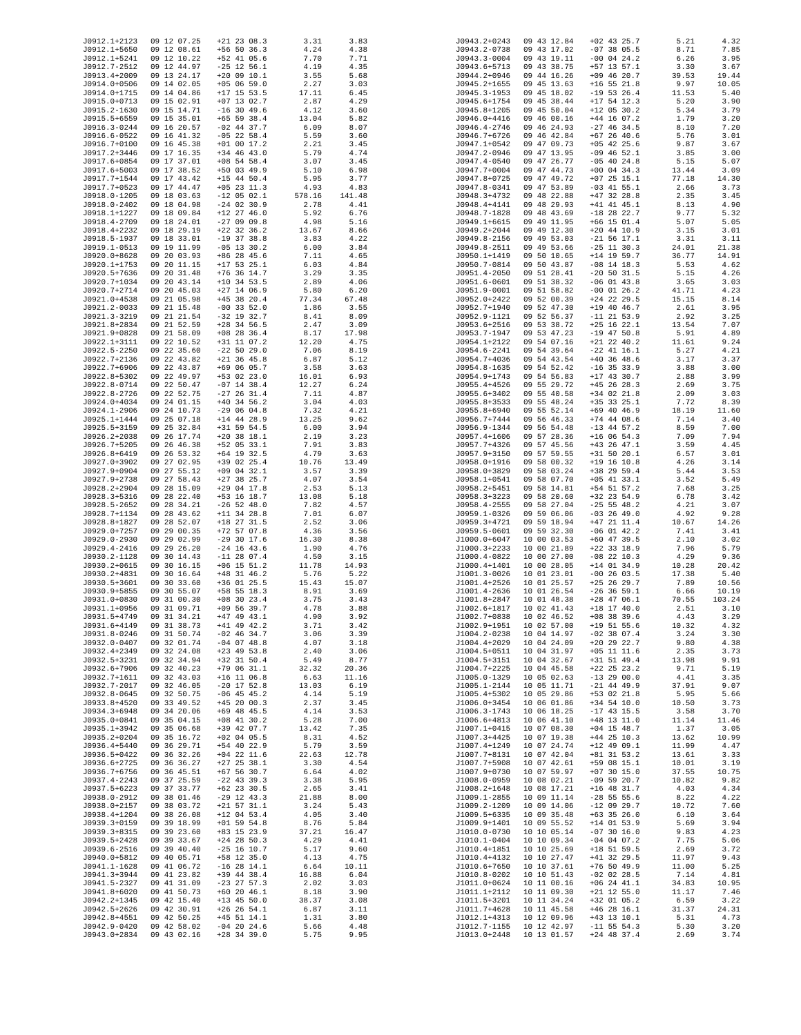| J0912.1+2123 | 09 12 07.25 | +21 23 08.3 | 3.31 | 3.83 |
| J0912.1+5650 | 09 12 08.61 | +56 50 36.3 | 4.24 | 4.38 |
| J0912.1+5241 | 09 12 10.22 | +52 41 05.6 | 7.70 | 7.71 |
| J0912.7-2512 | 09 12 44.97 | -25 12 56.1 | 4.19 | 4.35 |
| J0913.4+2009 | 09 13 24.17 | +20 09 10.1 | 3.55 | 5.68 |
| J0914.0+0506 | 09 14 02.05 | +05 06 59.0 | 2.27 | 3.03 |
| J0914.0+1715 | 09 14 04.86 | +17 15 53.5 | 17.11 | 6.45 |
| J0915.0+0713 | 09 15 02.91 | +07 13 02.7 | 2.87 | 4.29 |
| J0915.2-1630 | 09 15 14.71 | -16 30 49.6 | 4.12 | 3.60 |
| J0915.5+6559 | 09 15 35.01 | +65 59 38.4 | 13.04 | 5.82 |
| J0916.3-0244 | 09 16 20.57 | -02 44 37.7 | 6.09 | 8.07 |
| J0916.6-0522 | 09 16 41.32 | -05 22 58.4 | 5.59 | 3.60 |
| J0916.7+0100 | 09 16 45.38 | +01 00 17.2 | 2.21 | 3.45 |
| J0917.2+3446 | 09 17 16.35 | +34 46 43.0 | 5.79 | 4.74 |
| J0917.6+0854 | 09 17 37.01 | +08 54 58.4 | 3.07 | 3.45 |
| J0917.6+5003 | 09 17 38.52 | +50 03 49.9 | 5.10 | 6.98 |
| J0917.7+1544 | 09 17 43.42 | +15 44 50.4 | 5.95 | 3.77 |
| J0917.7+0523 | 09 17 44.47 | +05 23 11.3 | 4.93 | 4.83 |
| J0918.0-1205 | 09 18 03.63 | -12 05 02.1 | 578.16 | 141.48 |
| J0918.0-2402 | 09 18 04.98 | -24 02 30.9 | 2.78 | 4.41 |
| J0918.1+1227 | 09 18 09.84 | +12 27 46.0 | 5.92 | 6.76 |
| J0918.4-2709 | 09 18 24.01 | -27 09 09.8 | 4.98 | 5.16 |
| J0918.4+2232 | 09 18 29.19 | +22 32 36.2 | 13.67 | 8.66 |
| J0918.5-1937 | 09 18 33.01 | -19 37 38.8 | 3.83 | 4.22 |
| J0919.1-0513 | 09 19 11.99 | -05 13 30.2 | 6.00 | 3.84 |
| J0920.0+8628 | 09 20 03.93 | +86 28 45.6 | 7.11 | 4.65 |
| J0920.1+1753 | 09 20 11.15 | +17 53 25.1 | 6.03 | 4.84 |
| J0920.5+7636 | 09 20 31.48 | +76 36 14.7 | 3.29 | 3.35 |
| J0920.7+1034 | 09 20 43.14 | +10 34 53.5 | 2.89 | 4.06 |
| J0920.7+2714 | 09 20 45.03 | +27 14 06.9 | 5.80 | 6.20 |
| J0921.0+4538 | 09 21 05.98 | +45 38 20.4 | 77.34 | 67.48 |
| J0921.2-0033 | 09 21 15.48 | -00 33 52.0 | 1.86 | 3.55 |
| J0921.3-3219 | 09 21 21.54 | -32 19 32.7 | 8.41 | 8.09 |
| J0921.8+2834 | 09 21 52.59 | +28 34 56.5 | 2.47 | 3.09 |
| J0921.9+0828 | 09 21 58.09 | +08 28 36.4 | 8.17 | 17.98 |
| J0922.1+3111 | 09 22 10.52 | +31 11 07.2 | 12.20 | 4.75 |
| J0922.5-2250 | 09 22 35.60 | -22 50 29.0 | 7.06 | 8.19 |
| J0922.7+2136 | 09 22 43.82 | +21 36 45.8 | 6.87 | 5.12 |
| J0922.7+6906 | 09 22 43.87 | +69 06 05.7 | 3.58 | 3.63 |
| J0922.8+5302 | 09 22 49.97 | +53 02 23.0 | 16.01 | 6.93 |
| J0922.8-0714 | 09 22 50.47 | -07 14 38.4 | 12.27 | 6.24 |
| J0922.8-2726 | 09 22 52.75 | -27 26 31.4 | 7.11 | 4.87 |
| J0924.0+4034 | 09 24 01.15 | +40 34 56.2 | 3.04 | 4.03 |
| J0924.1-2906 | 09 24 10.73 | -29 06 04.8 | 7.32 | 4.21 |
| J0925.1+1444 | 09 25 07.18 | +14 44 28.9 | 13.25 | 9.62 |
| J0925.5+3159 | 09 25 32.84 | +31 59 54.5 | 6.00 | 3.94 |
| J0926.2+2038 | 09 26 17.74 | +20 38 18.1 | 2.19 | 3.23 |
| J0926.7+5205 | 09 26 46.38 | +52 05 33.1 | 7.91 | 3.83 |
| J0926.8+6419 | 09 26 53.32 | +64 19 32.5 | 4.79 | 3.63 |
| J0927.0+3902 | 09 27 02.95 | +39 02 25.4 | 10.76 | 13.49 |
| J0927.9+0904 | 09 27 55.12 | +09 04 32.1 | 3.57 | 3.39 |
| J0927.9+2738 | 09 27 58.43 | +27 38 25.7 | 4.07 | 3.54 |
| J0928.2+2904 | 09 28 15.09 | +29 04 17.8 | 2.53 | 5.13 |
| J0928.3+5316 | 09 28 22.40 | +53 16 18.7 | 13.08 | 5.18 |
| J0928.5-2652 | 09 28 34.21 | -26 52 48.0 | 7.82 | 4.57 |
| J0928.7+1134 | 09 28 43.62 | +11 34 28.8 | 7.01 | 6.07 |
| J0928.8+1827 | 09 28 52.07 | +18 27 31.5 | 2.52 | 3.06 |
| J0929.0+7257 | 09 29 00.35 | +72 57 07.8 | 4.36 | 3.56 |
| J0929.0-2930 | 09 29 02.99 | -29 30 17.6 | 16.30 | 8.38 |
| J0929.4-2416 | 09 29 26.20 | -24 16 43.6 | 1.90 | 4.76 |
| J0930.2-1128 | 09 30 14.43 | -11 28 07.4 | 4.50 | 3.15 |
| J0930.2+0615 | 09 30 16.15 | +06 15 51.2 | 11.78 | 14.93 |
| J0930.2+4831 | 09 30 16.64 | +48 31 46.2 | 5.76 | 5.22 |
| J0930.5+3601 | 09 30 33.60 | +36 01 25.5 | 15.43 | 15.07 |
| J0930.9+5855 | 09 30 55.07 | +58 55 18.3 | 8.91 | 3.69 |
| J0931.0+0830 | 09 31 00.30 | +08 30 23.4 | 3.75 | 3.43 |
| J0931.1+0956 | 09 31 09.71 | +09 56 39.7 | 4.78 | 3.88 |
| J0931.5+4749 | 09 31 34.21 | +47 49 43.1 | 4.90 | 3.92 |
| J0931.6+4149 | 09 31 38.73 | +41 49 42.2 | 3.71 | 3.42 |
| J0931.8-0246 | 09 31 50.74 | -02 46 34.7 | 3.06 | 3.39 |
| J0932.0-0407 | 09 32 01.74 | -04 07 48.8 | 4.07 | 3.18 |
| J0932.4+2349 | 09 32 24.08 | +23 49 53.8 | 2.40 | 3.06 |
| J0932.5+3231 | 09 32 34.94 | +32 31 50.4 | 5.49 | 8.77 |
| J0932.6+7906 | 09 32 40.23 | +79 06 31.1 | 32.32 | 20.36 |
| J0932.7+1611 | 09 32 43.03 | +16 11 06.8 | 6.63 | 11.16 |
| J0932.7-2017 | 09 32 46.05 | -20 17 52.8 | 13.03 | 6.19 |
| J0932.8-0645 | 09 32 50.75 | -06 45 45.2 | 4.14 | 5.19 |
| J0933.8+4520 | 09 33 49.52 | +45 20 00.3 | 2.37 | 3.45 |
| J0934.3+6948 | 09 34 20.06 | +69 48 45.5 | 4.14 | 3.53 |
| J0935.0+0841 | 09 35 04.15 | +08 41 30.2 | 5.28 | 7.00 |
| J0935.1+3942 | 09 35 06.68 | +39 42 07.7 | 13.42 | 7.35 |
| J0935.2+0204 | 09 35 16.72 | +02 04 05.5 | 8.31 | 4.52 |
| J0936.4+5440 | 09 36 29.71 | +54 40 22.9 | 5.79 | 3.59 |
| J0936.5+0422 | 09 36 32.26 | +04 22 11.6 | 22.63 | 12.78 |
| J0936.6+2725 | 09 36 36.27 | +27 25 38.1 | 3.30 | 4.54 |
| J0936.7+6756 | 09 36 45.51 | +67 56 30.7 | 6.64 | 4.02 |
| J0937.4-2243 | 09 37 25.59 | -22 43 39.3 | 3.38 | 5.95 |
| J0937.5+6223 | 09 37 33.77 | +62 23 30.5 | 2.65 | 3.41 |
| J0938.0-2912 | 09 38 01.46 | -29 12 43.3 | 21.88 | 8.00 |
| J0938.0+2157 | 09 38 03.72 | +21 57 31.1 | 3.24 | 5.43 |
| J0938.4+1204 | 09 38 26.08 | +12 04 53.4 | 4.05 | 3.40 |
| J0939.3+0159 | 09 39 18.99 | +01 59 54.8 | 8.76 | 5.84 |
| J0939.3+8315 | 09 39 23.60 | +83 15 23.9 | 37.21 | 16.47 |
| J0939.5+2428 | 09 39 33.67 | +24 28 50.3 | 4.29 | 4.41 |
| J0939.6-2516 | 09 39 40.40 | -25 16 10.7 | 5.17 | 9.60 |
| J0940.0+5812 | 09 40 05.71 | +58 12 35.0 | 4.13 | 4.75 |
| J0941.1-1628 | 09 41 06.72 | -16 28 14.1 | 6.64 | 10.11 |
| J0941.3+3944 | 09 41 23.82 | +39 44 38.4 | 16.88 | 6.04 |
| J0941.5-2327 | 09 41 31.09 | -23 27 57.3 | 2.02 | 3.03 |
| J0941.8+6020 | 09 41 50.73 | +60 20 46.1 | 8.18 | 3.90 |
| J0942.2+1345 | 09 42 15.40 | +13 45 50.0 | 38.37 | 3.08 |
| J0942.5+2626 | 09 42 30.91 | +26 26 54.1 | 6.87 | 3.11 |
| J0942.8+4551 | 09 42 50.25 | +45 51 14.1 | 1.31 | 3.80 |
| J0942.9-0420 | 09 42 58.02 | -04 20 24.6 | 5.66 | 4.48 |
| J0943.0+2834 | 09 43 02.16 | +28 34 39.0 | 5.75 | 9.95 |
| J0943.2+0243 | 09 43 12.84 | +02 43 25.7 | 5.21 | 4.32 |
| J0943.2-0738 | 09 43 17.02 | -07 38 05.5 | 8.71 | 7.85 |
| J0943.3-0004 | 09 43 19.11 | -00 04 24.2 | 6.26 | 3.95 |
| J0943.6+5713 | 09 43 38.75 | +57 13 57.1 | 3.30 | 3.67 |
| J0944.2+0946 | 09 44 16.26 | +09 46 20.7 | 39.53 | 19.44 |
| J0945.2+1655 | 09 45 13.63 | +16 55 21.8 | 9.97 | 10.05 |
| J0945.3-1953 | 09 45 18.02 | -19 53 26.4 | 11.53 | 5.40 |
| J0945.6+1754 | 09 45 38.44 | +17 54 12.3 | 5.20 | 3.90 |
| J0945.8+1205 | 09 45 50.04 | +12 05 30.2 | 5.34 | 3.79 |
| J0946.0+4416 | 09 46 00.16 | +44 16 07.2 | 1.79 | 3.20 |
| J0946.4-2746 | 09 46 24.93 | -27 46 34.5 | 8.10 | 7.20 |
| J0946.7+6726 | 09 46 42.84 | +67 26 40.6 | 5.76 | 3.01 |
| J0947.1+0542 | 09 47 09.73 | +05 42 25.6 | 9.87 | 3.67 |
| J0947.2-0946 | 09 47 13.95 | -09 46 52.1 | 3.85 | 3.00 |
| J0947.4-0540 | 09 47 26.77 | -05 40 24.8 | 5.15 | 5.07 |
| J0947.7+0004 | 09 47 44.73 | +00 04 34.3 | 13.44 | 3.09 |
| J0947.8+0725 | 09 47 49.72 | +07 25 15.1 | 77.18 | 14.30 |
| J0947.8-0341 | 09 47 53.89 | -03 41 55.1 | 2.66 | 3.73 |
| J0948.3+4732 | 09 48 22.88 | +47 32 28.8 | 2.35 | 3.45 |
| J0948.4+4141 | 09 48 29.93 | +41 41 45.1 | 8.13 | 4.90 |
| J0948.7-1828 | 09 48 43.69 | -18 28 22.7 | 9.77 | 5.32 |
| J0949.1+6615 | 09 49 11.95 | +66 15 01.4 | 5.07 | 5.05 |
| J0949.2+2044 | 09 49 12.30 | +20 44 10.9 | 3.15 | 3.01 |
| J0949.8-2156 | 09 49 53.03 | -21 56 17.1 | 3.31 | 3.11 |
| J0949.8-2511 | 09 49 53.66 | -25 11 30.3 | 24.01 | 21.38 |
| J0950.1+1419 | 09 50 10.65 | +14 19 59.7 | 36.77 | 14.91 |
| J0950.7-0814 | 09 50 43.87 | -08 14 18.3 | 5.53 | 4.62 |
| J0951.4-2050 | 09 51 28.41 | -20 50 31.5 | 5.15 | 4.26 |
| J0951.6-0601 | 09 51 38.32 | -06 01 43.8 | 3.65 | 3.03 |
| J0951.9-0001 | 09 51 58.82 | -00 01 26.2 | 41.71 | 4.23 |
| J0952.0+2422 | 09 52 00.39 | +24 22 29.5 | 15.15 | 8.14 |
| J0952.7+1940 | 09 52 47.30 | +19 40 46.7 | 2.61 | 3.95 |
| J0952.9-1121 | 09 52 56.37 | -11 21 53.9 | 2.92 | 3.25 |
| J0953.6+2516 | 09 53 38.72 | +25 16 22.1 | 13.54 | 7.07 |
| J0953.7-1947 | 09 53 47.23 | -19 47 50.8 | 5.91 | 4.89 |
| J0954.1+2122 | 09 54 07.16 | +21 22 40.2 | 11.61 | 9.24 |
| J0954.6-2241 | 09 54 39.64 | -22 41 16.1 | 5.27 | 4.21 |
| J0954.7+4036 | 09 54 43.54 | +40 36 48.6 | 3.17 | 3.37 |
| J0954.8-1635 | 09 54 52.42 | -16 35 33.9 | 3.88 | 3.00 |
| J0954.9+1743 | 09 54 56.83 | +17 43 30.7 | 2.88 | 3.99 |
| J0955.4+4526 | 09 55 29.72 | +45 26 28.3 | 2.69 | 3.75 |
| J0955.6+3402 | 09 55 40.58 | +34 02 21.8 | 2.09 | 3.03 |
| J0955.8+3533 | 09 55 48.24 | +35 33 25.1 | 7.72 | 8.39 |
| J0955.8+6940 | 09 55 52.14 | +69 40 46.9 | 18.19 | 11.60 |
| J0956.7+7444 | 09 56 46.33 | +74 44 08.6 | 7.14 | 3.40 |
| J0956.9-1344 | 09 56 54.48 | -13 44 57.2 | 8.59 | 7.00 |
| J0957.4+1606 | 09 57 28.36 | +16 06 54.3 | 7.09 | 7.94 |
| J0957.7+4326 | 09 57 45.56 | +43 26 47.1 | 3.59 | 4.45 |
| J0957.9+3150 | 09 57 59.55 | +31 50 20.1 | 6.57 | 3.01 |
| J0958.0+1916 | 09 58 00.32 | +19 16 10.8 | 4.26 | 3.14 |
| J0958.0+3829 | 09 58 03.24 | +38 29 59.4 | 5.44 | 3.53 |
| J0958.1+0541 | 09 58 07.70 | +05 41 33.1 | 3.52 | 5.49 |
| J0958.2+5451 | 09 58 14.81 | +54 51 57.2 | 7.68 | 3.25 |
| J0958.3+3223 | 09 58 20.60 | +32 23 54.9 | 6.78 | 3.42 |
| J0958.4-2555 | 09 58 27.04 | -25 55 48.2 | 4.21 | 3.07 |
| J0959.1-0326 | 09 59 06.06 | -03 26 49.0 | 4.92 | 9.28 |
| J0959.3+4721 | 09 59 18.94 | +47 21 11.4 | 10.67 | 14.26 |
| J0959.5-0601 | 09 59 32.30 | -06 01 42.2 | 7.41 | 3.41 |
| J1000.0+6047 | 10 00 03.53 | +60 47 39.5 | 2.10 | 3.02 |
| J1000.3+2233 | 10 00 21.89 | +22 33 18.9 | 7.96 | 5.79 |
| J1000.4-0822 | 10 00 27.00 | -08 22 10.3 | 4.29 | 9.36 |
| J1000.4+1401 | 10 00 28.05 | +14 01 34.9 | 10.28 | 20.42 |
| J1001.3-0026 | 10 01 23.01 | -00 26 03.5 | 17.38 | 5.40 |
| J1001.4+2526 | 10 01 25.57 | +25 26 29.7 | 7.89 | 10.56 |
| J1001.4-2636 | 10 01 26.54 | -26 36 59.1 | 6.66 | 10.19 |
| J1001.8+2847 | 10 01 48.38 | +28 47 06.1 | 70.55 | 103.24 |
| J1002.6+1817 | 10 02 41.43 | +18 17 40.0 | 2.51 | 3.10 |
| J1002.7+0838 | 10 02 46.52 | +08 38 39.6 | 4.43 | 3.29 |
| J1002.9+1951 | 10 02 57.00 | +19 51 55.6 | 10.32 | 4.32 |
| J1004.2-0238 | 10 04 14.97 | -02 38 07.4 | 3.24 | 3.30 |
| J1004.4+2029 | 10 04 24.09 | +20 29 22.7 | 9.80 | 4.38 |
| J1004.5+0511 | 10 04 31.97 | +05 11 11.6 | 2.35 | 3.73 |
| J1004.5+3151 | 10 04 32.67 | +31 51 49.4 | 13.98 | 9.91 |
| J1004.7+2225 | 10 04 45.58 | +22 25 23.2 | 9.71 | 5.19 |
| J1005.0-1329 | 10 05 02.63 | -13 29 00.0 | 4.41 | 3.35 |
| J1005.1-2144 | 10 05 11.71 | -21 44 49.9 | 37.91 | 9.07 |
| J1005.4+5302 | 10 05 29.86 | +53 02 21.8 | 5.95 | 5.66 |
| J1006.0+3454 | 10 06 01.86 | +34 54 10.0 | 10.50 | 3.73 |
| J1006.3-1743 | 10 06 18.25 | -17 43 15.5 | 3.58 | 3.70 |
| J1006.6+4813 | 10 06 41.10 | +48 13 11.0 | 11.14 | 11.46 |
| J1007.1+0415 | 10 07 08.30 | +04 15 48.7 | 1.37 | 3.05 |
| J1007.3+4425 | 10 07 19.38 | +44 25 10.3 | 13.62 | 10.99 |
| J1007.4+1249 | 10 07 24.74 | +12 49 09.1 | 11.99 | 4.47 |
| J1007.7+8131 | 10 07 42.04 | +81 31 53.2 | 13.61 | 3.33 |
| J1007.7+5908 | 10 07 42.61 | +59 08 15.1 | 10.01 | 3.19 |
| J1007.9+0730 | 10 07 59.97 | +07 30 15.0 | 37.55 | 10.75 |
| J1008.0-0959 | 10 08 02.21 | -09 59 20.7 | 10.82 | 9.82 |
| J1008.2+1648 | 10 08 17.21 | +16 48 31.7 | 4.03 | 4.34 |
| J1009.1-2855 | 10 09 11.14 | -28 55 55.6 | 8.22 | 4.22 |
| J1009.2-1209 | 10 09 14.06 | -12 09 29.7 | 10.72 | 7.60 |
| J1009.5+6335 | 10 09 35.48 | +63 35 26.0 | 6.10 | 3.64 |
| J1009.9+1401 | 10 09 55.52 | +14 01 53.9 | 5.69 | 3.94 |
| J1010.0-0730 | 10 10 05.14 | -07 30 16.0 | 9.83 | 4.23 |
| J1010.1-0404 | 10 10 09.34 | -04 04 07.2 | 7.75 | 5.06 |
| J1010.4+1851 | 10 10 25.69 | +18 51 59.5 | 2.69 | 3.72 |
| J1010.4+4132 | 10 10 27.47 | +41 32 29.5 | 11.97 | 9.43 |
| J1010.6+7650 | 10 10 37.61 | +76 50 49.9 | 11.00 | 5.25 |
| J1010.8-0202 | 10 10 51.43 | -02 02 28.5 | 7.14 | 4.81 |
| J1011.0+0624 | 10 11 00.16 | +06 24 41.1 | 34.83 | 10.95 |
| J1011.1+2112 | 10 11 09.30 | +21 12 55.0 | 11.17 | 7.46 |
| J1011.5+3201 | 10 11 34.24 | +32 01 05.2 | 6.59 | 3.22 |
| J1011.7+4628 | 10 11 45.58 | +46 28 16.1 | 31.37 | 24.31 |
| J1012.1+4313 | 10 12 09.96 | +43 13 10.1 | 5.31 | 4.73 |
| J1012.7-1155 | 10 12 42.97 | -11 55 54.3 | 5.30 | 3.20 |
| J1013.0+2448 | 10 13 01.57 | +24 48 37.4 | 2.69 | 3.74 |